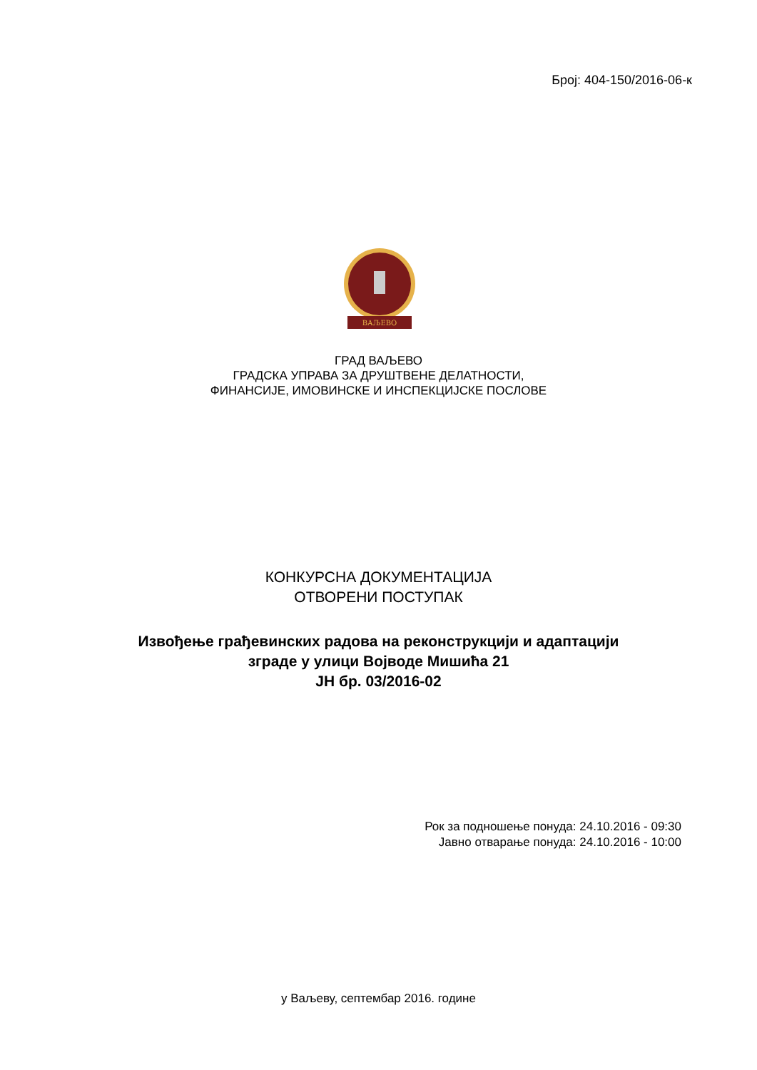Број: 404-150/2016-06-к
ВАЉЕВО
ГРАД ВАЉЕВО
ГРАДСКА УПРАВА ЗА ДРУШТВЕНЕ ДЕЛАТНОСТИ,
ФИНАНСИЈЕ, ИМОВИНСКЕ И ИНСПЕКЦИЈСКЕ ПОСЛОВЕ
КОНКУРСНА ДОКУМЕНТАЦИЈА
ОТВОРЕНИ ПОСТУПАК
Извођење грађевинских радова на реконструкцији и адаптацији
зграде у улици Војводе Мишића 21
ЈН бр. 03/2016-02
Рок за подношење понуда: 24.10.2016 - 09:30
Јавно отварање понуда: 24.10.2016 - 10:00
у Ваљеву, септембар 2016. године